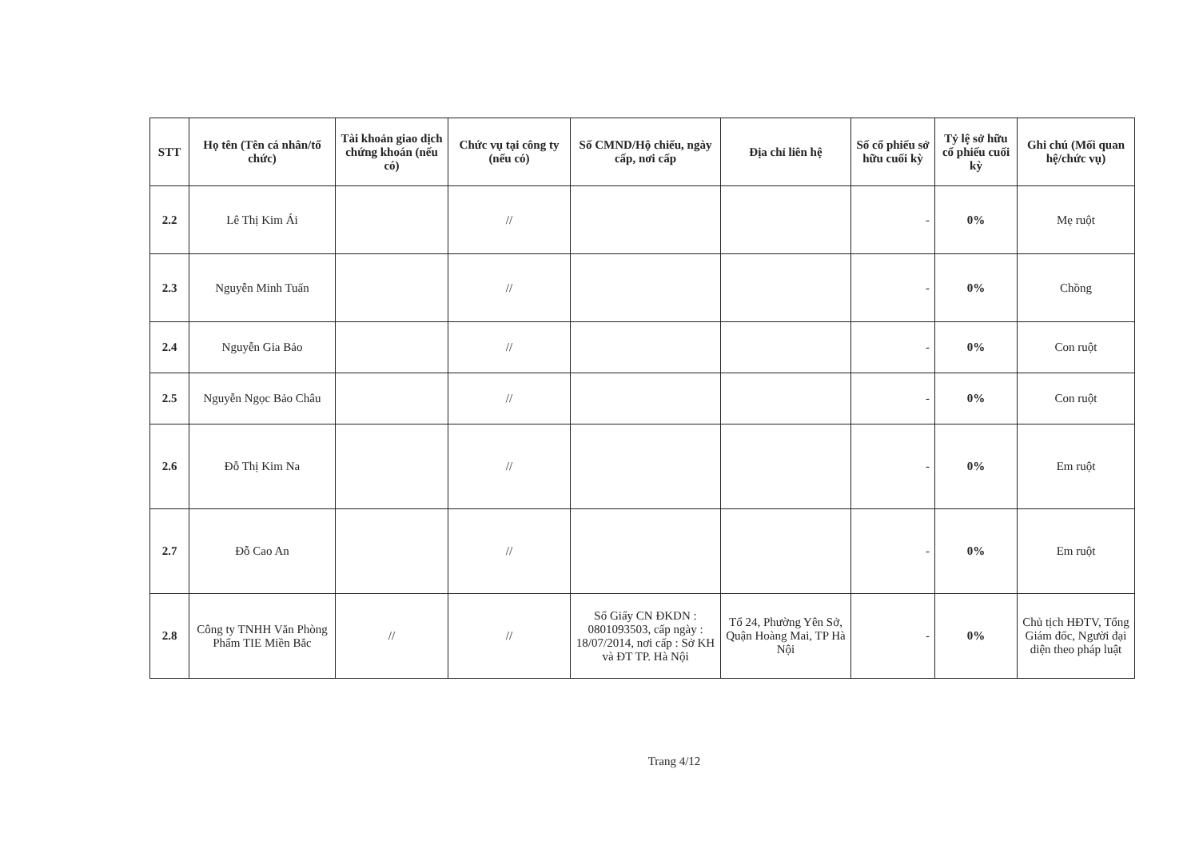| STT | Họ tên (Tên cá nhân/tổ chức) | Tài khoản giao dịch chứng khoán (nếu có) | Chức vụ tại công ty (nếu có) | Số CMND/Hộ chiếu, ngày cấp, nơi cấp | Địa chỉ liên hệ | Số cổ phiếu sở hữu cuối kỳ | Tỷ lệ sở hữu cổ phiếu cuối kỳ | Ghi chú (Mối quan hệ/chức vụ) |
| --- | --- | --- | --- | --- | --- | --- | --- | --- |
| 2.2 | Lê Thị Kim Ái | | // | | | - | 0% | Mẹ ruột |
| 2.3 | Nguyễn Minh Tuấn | | // | | | - | 0% | Chồng |
| 2.4 | Nguyễn Gia Bảo | | // | | | - | 0% | Con ruột |
| 2.5 | Nguyễn Ngọc Bảo Châu | | // | | | - | 0% | Con ruột |
| 2.6 | Đỗ Thị Kim Na | | // | | | - | 0% | Em ruột |
| 2.7 | Đỗ Cao An | | // | | | - | 0% | Em ruột |
| 2.8 | Công ty TNHH Văn Phòng Phẩm TIE Miền Bắc | // | // | Số Giấy CN ĐKDN : 0801093503, cấp ngày : 18/07/2014, nơi cấp : Sở KH và ĐT TP. Hà Nội | Tổ 24, Phường Yên Sở, Quận Hoàng Mai, TP Hà Nội | - | 0% | Chủ tịch HĐTV, Tổng Giám đốc, Người đại diện theo pháp luật |
Trang 4/12